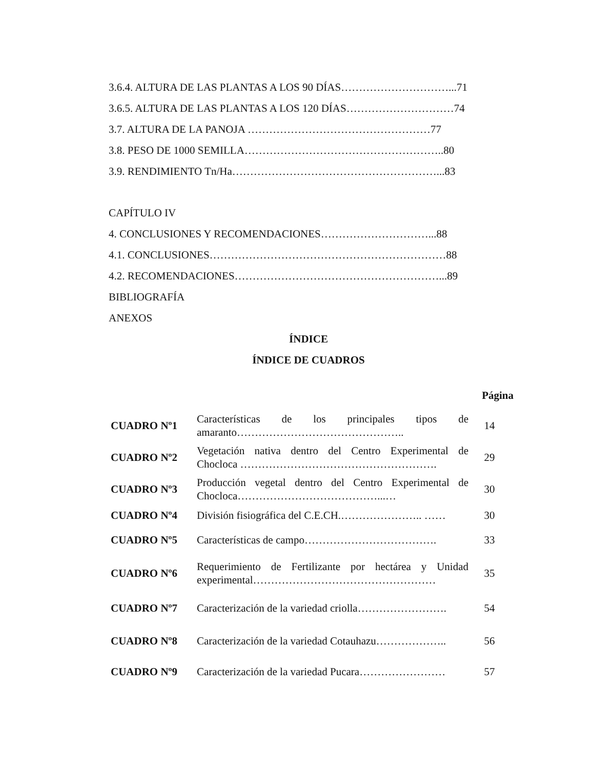3.6.4. ALTURA DE LAS PLANTAS A LOS 90 DÍAS…………………………...71
3.6.5. ALTURA DE LAS PLANTAS A LOS 120 DÍAS…………………………74
3.7. ALTURA DE LA PANOJA ……………………………………………77
3.8. PESO DE 1000 SEMILLA………………………………………………..80
3.9. RENDIMIENTO Tn/Ha…………………………………………………...83
CAPÍTULO IV
4. CONCLUSIONES Y RECOMENDACIONES…………………………...88
4.1. CONCLUSIONES…………………………………………………………88
4.2. RECOMENDACIONES…………………………………………………...89
BIBLIOGRAFÍA
ANEXOS
ÍNDICE
ÍNDICE DE CUADROS
Página
| CUADRO Nº1 | Características de los principales tipos de amaranto……………………………………….. | 14 |
| CUADRO Nº2 | Vegetación nativa dentro del Centro Experimental de Chocloca ………………………………………………. | 29 |
| CUADRO Nº3 | Producción vegetal dentro del Centro Experimental de Chocloca…………………………………...… | 30 |
| CUADRO Nº4 | División fisiográfica del C.E.CH.………………….. …… | 30 |
| CUADRO Nº5 | Características de campo………………………………. | 33 |
| CUADRO Nº6 | Requerimiento de Fertilizante por hectárea y Unidad experimental…………………………………………… | 35 |
| CUADRO Nº7 | Caracterización de la variedad criolla……………………. | 54 |
| CUADRO Nº8 | Caracterización de la variedad Cotauhazu……………….. | 56 |
| CUADRO Nº9 | Caracterización de la variedad Pucara…………………… | 57 |